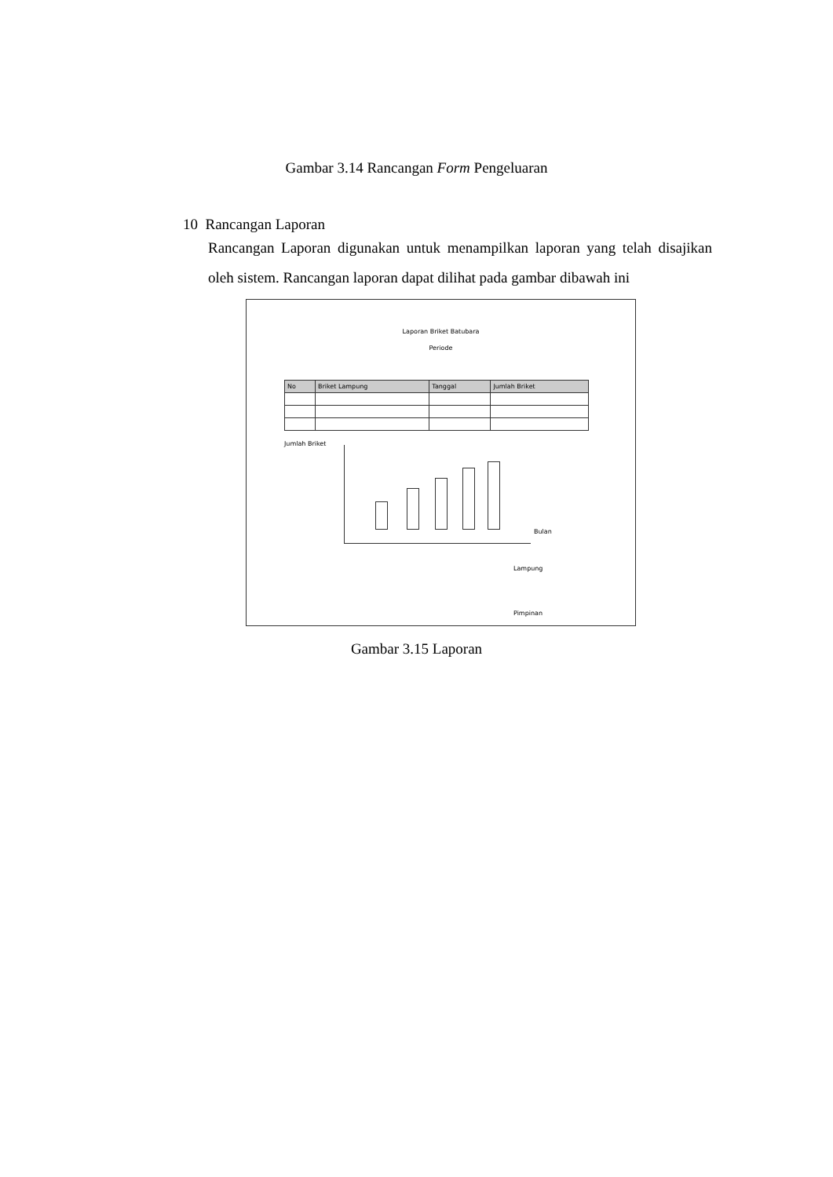Gambar 3.14 Rancangan Form Pengeluaran
10 Rancangan Laporan
Rancangan Laporan digunakan untuk menampilkan laporan yang telah disajikan oleh sistem. Rancangan laporan dapat dilihat pada gambar dibawah ini
Laporan Briket Batubara
Periode
| No | Briket Lampung | Tanggal | Jumlah Briket |
| --- | --- | --- | --- |
Jumlah Briket
Bulan
Lampung
Pimpinan
Gambar 3.15 Laporan